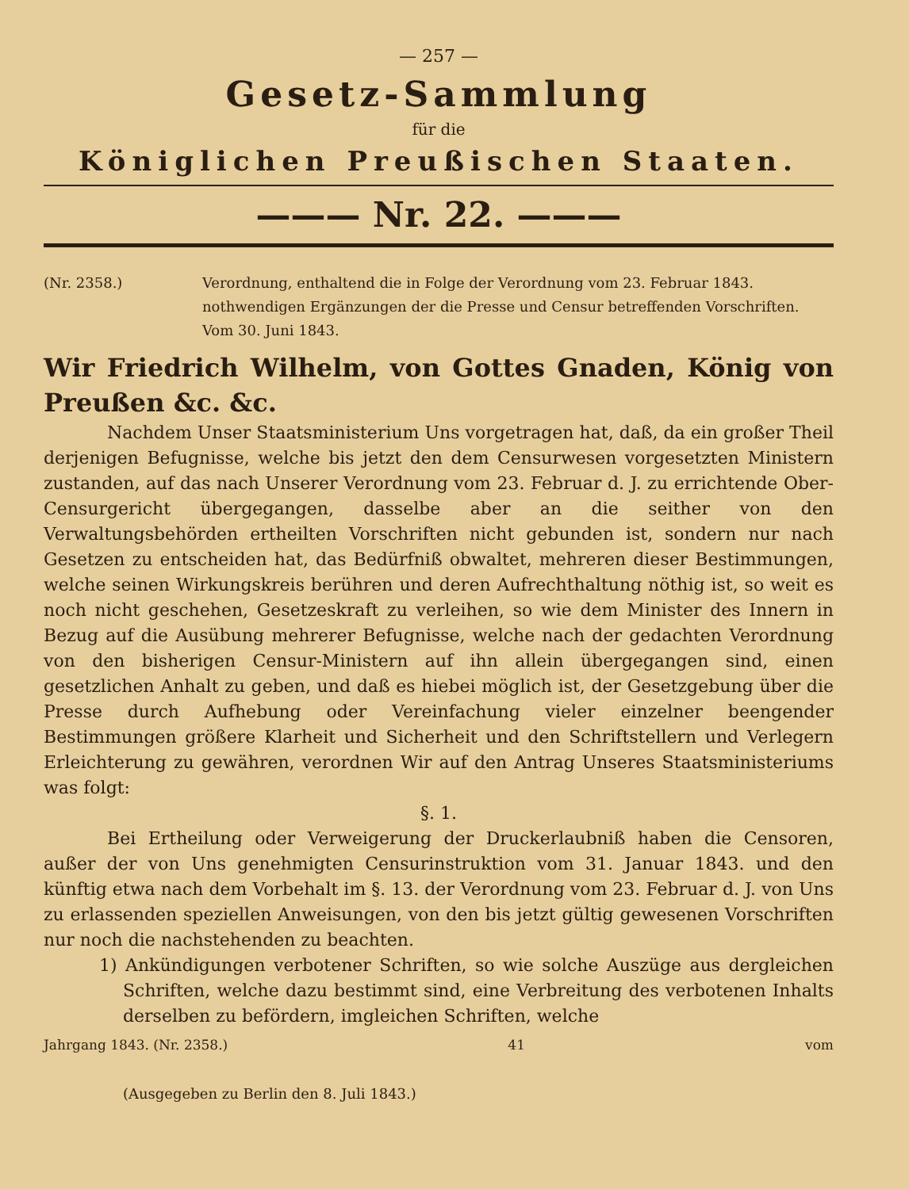— 257 —
Gesetz-Sammlung
für die
Königlichen Preußischen Staaten.
——— Nr. 22. ———
(Nr. 2358.) Verordnung, enthaltend die in Folge der Verordnung vom 23. Februar 1843. nothwendigen Ergänzungen der die Presse und Censur betreffenden Vorschriften. Vom 30. Juni 1843.
Wir Friedrich Wilhelm, von Gottes Gnaden, König von Preußen &c. &c.
Nachdem Unser Staatsministerium Uns vorgetragen hat, daß, da ein großer Theil derjenigen Befugnisse, welche bis jetzt den dem Censurwesen vorgesetzten Ministern zustanden, auf das nach Unserer Verordnung vom 23. Februar d. J. zu errichtende Ober-Censurgericht übergegangen, dasselbe aber an die seither von den Verwaltungsbehörden ertheilten Vorschriften nicht gebunden ist, sondern nur nach Gesetzen zu entscheiden hat, das Bedürfniß obwaltet, mehreren dieser Bestimmungen, welche seinen Wirkungskreis berühren und deren Aufrechthaltung nöthig ist, so weit es noch nicht geschehen, Gesetzeskraft zu verleihen, so wie dem Minister des Innern in Bezug auf die Ausübung mehrerer Befugnisse, welche nach der gedachten Verordnung von den bisherigen Censur-Ministern auf ihn allein übergegangen sind, einen gesetzlichen Anhalt zu geben, und daß es hiebei möglich ist, der Gesetzgebung über die Presse durch Aufhebung oder Vereinfachung vieler einzelner beengender Bestimmungen größere Klarheit und Sicherheit und den Schriftstellern und Verlegern Erleichterung zu gewähren, verordnen Wir auf den Antrag Unseres Staatsministeriums was folgt:
§. 1.
Bei Ertheilung oder Verweigerung der Druckerlaubniß haben die Censoren, außer der von Uns genehmigten Censurinstruktion vom 31. Januar 1843. und den künftig etwa nach dem Vorbehalt im §. 13. der Verordnung vom 23. Februar d. J. von Uns zu erlassenden speziellen Anweisungen, von den bis jetzt gültig gewesenen Vorschriften nur noch die nachstehenden zu beachten.
1) Ankündigungen verbotener Schriften, so wie solche Auszüge aus dergleichen Schriften, welche dazu bestimmt sind, eine Verbreitung des verbotenen Inhalts derselben zu befördern, imgleichen Schriften, welche
Jahrgang 1843. (Nr. 2358.) 41 vom
(Ausgegeben zu Berlin den 8. Juli 1843.)